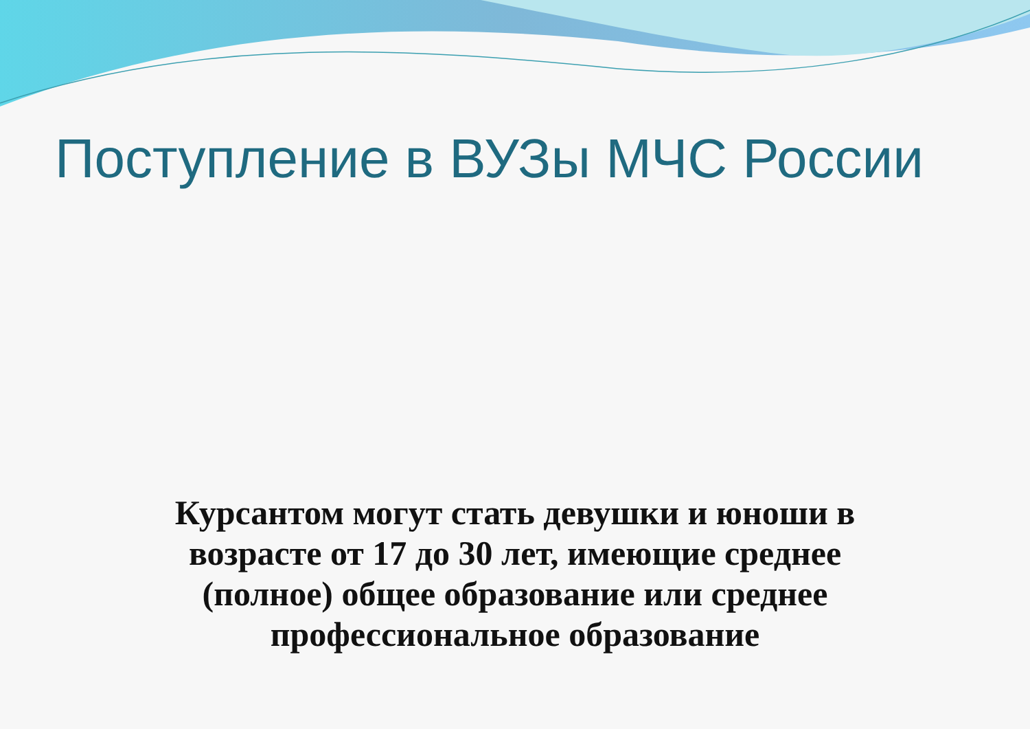Поступление в ВУЗы МЧС России
Курсантом могут стать девушки и юноши в возрасте от 17 до 30 лет, имеющие среднее (полное) общее образование или среднее профессиональное образование